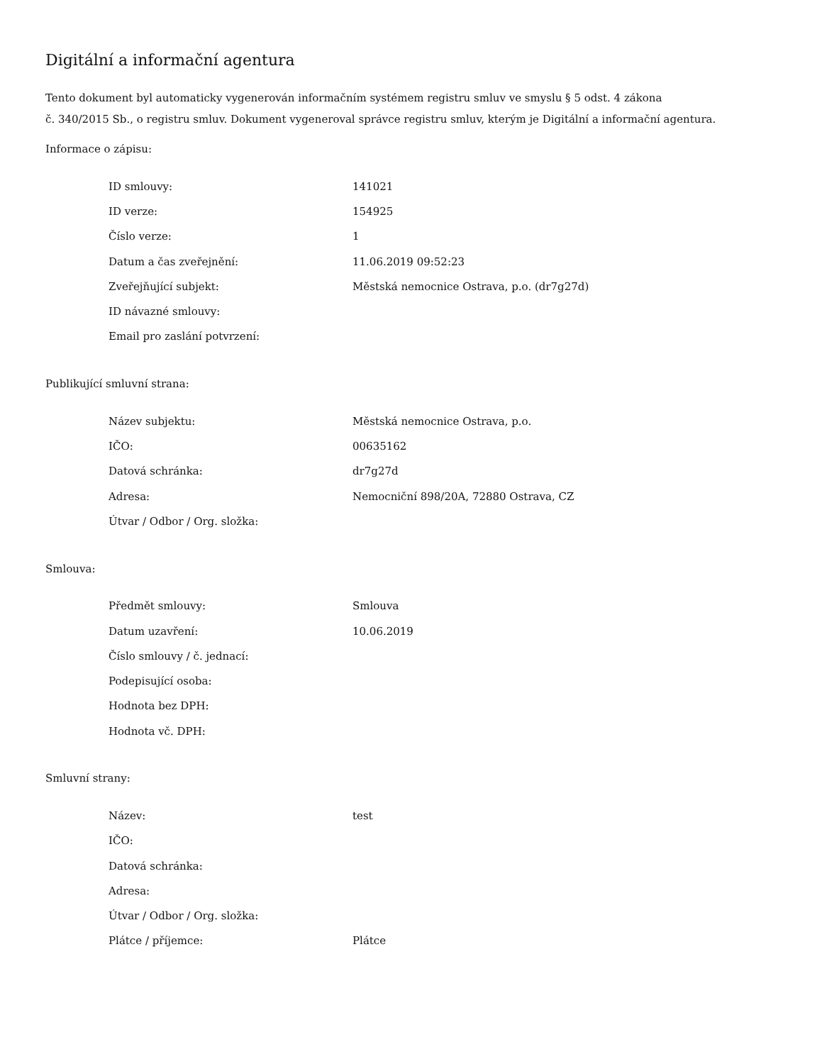Digitální a informační agentura
Tento dokument byl automaticky vygenerován informačním systémem registru smluv ve smyslu § 5 odst. 4 zákona
č. 340/2015 Sb., o registru smluv. Dokument vygeneroval správce registru smluv, kterým je Digitální a informační agentura.
Informace o zápisu:
| ID smlouvy: | 141021 |
| ID verze: | 154925 |
| Číslo verze: | 1 |
| Datum a čas zveřejnění: | 11.06.2019 09:52:23 |
| Zveřejňující subjekt: | Městská nemocnice Ostrava, p.o. (dr7g27d) |
| ID návazné smlouvy: | |
| Email pro zaslání potvrzení: | |
Publikující smluvní strana:
| Název subjektu: | Městská nemocnice Ostrava, p.o. |
| IČO: | 00635162 |
| Datová schránka: | dr7g27d |
| Adresa: | Nemocniční 898/20A, 72880 Ostrava, CZ |
| Útvar / Odbor / Org. složka: | |
Smlouva:
| Předmět smlouvy: | Smlouva |
| Datum uzavření: | 10.06.2019 |
| Číslo smlouvy / č. jednací: | |
| Podepisující osoba: | |
| Hodnota bez DPH: | |
| Hodnota vč. DPH: | |
Smluvní strany:
| Název: | test |
| IČO: | |
| Datová schránka: | |
| Adresa: | |
| Útvar / Odbor / Org. složka: | |
| Plátce / příjemce: | Plátce |